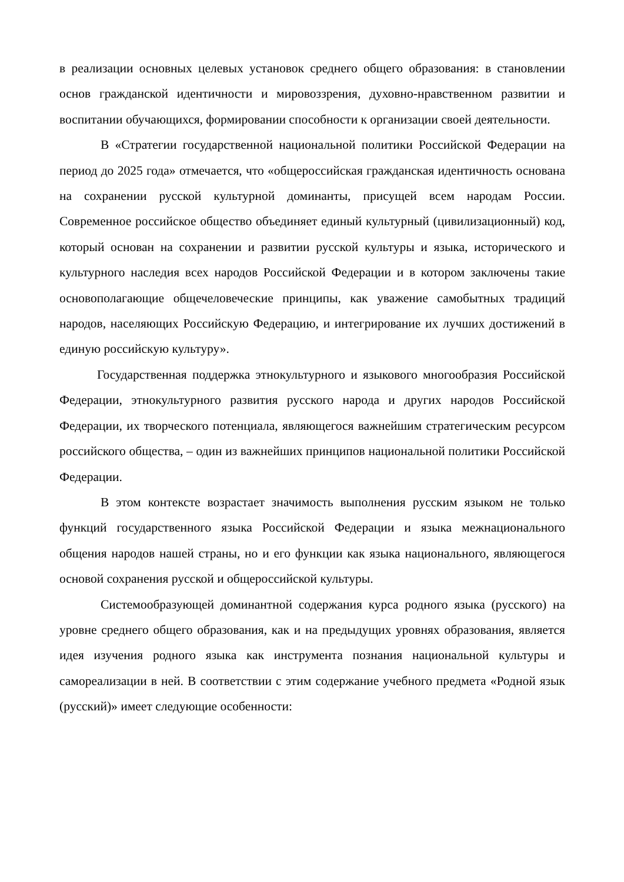в реализации основных целевых установок среднего общего образования: в становлении основ гражданской идентичности и мировоззрения, духовно-нравственном развитии и воспитании обучающихся, формировании способности к организации своей деятельности.
В «Стратегии государственной национальной политики Российской Федерации на период до 2025 года» отмечается, что «общероссийская гражданская идентичность основана на сохранении русской культурной доминанты, присущей всем народам России. Современное российское общество объединяет единый культурный (цивилизационный) код, который основан на сохранении и развитии русской культуры и языка, исторического и культурного наследия всех народов Российской Федерации и в котором заключены такие основополагающие общечеловеческие принципы, как уважение самобытных традиций народов, населяющих Российскую Федерацию, и интегрирование их лучших достижений в единую российскую культуру».
Государственная поддержка этнокультурного и языкового многообразия Российской Федерации, этнокультурного развития русского народа и других народов Российской Федерации, их творческого потенциала, являющегося важнейшим стратегическим ресурсом российского общества, – один из важнейших принципов национальной политики Российской Федерации.
В этом контексте возрастает значимость выполнения русским языком не только функций государственного языка Российской Федерации и языка межнационального общения народов нашей страны, но и его функции как языка национального, являющегося основой сохранения русской и общероссийской культуры.
Системообразующей доминантной содержания курса родного языка (русского) на уровне среднего общего образования, как и на предыдущих уровнях образования, является идея изучения родного языка как инструмента познания национальной культуры и самореализации в ней. В соответствии с этим содержание учебного предмета «Родной язык (русский)» имеет следующие особенности: